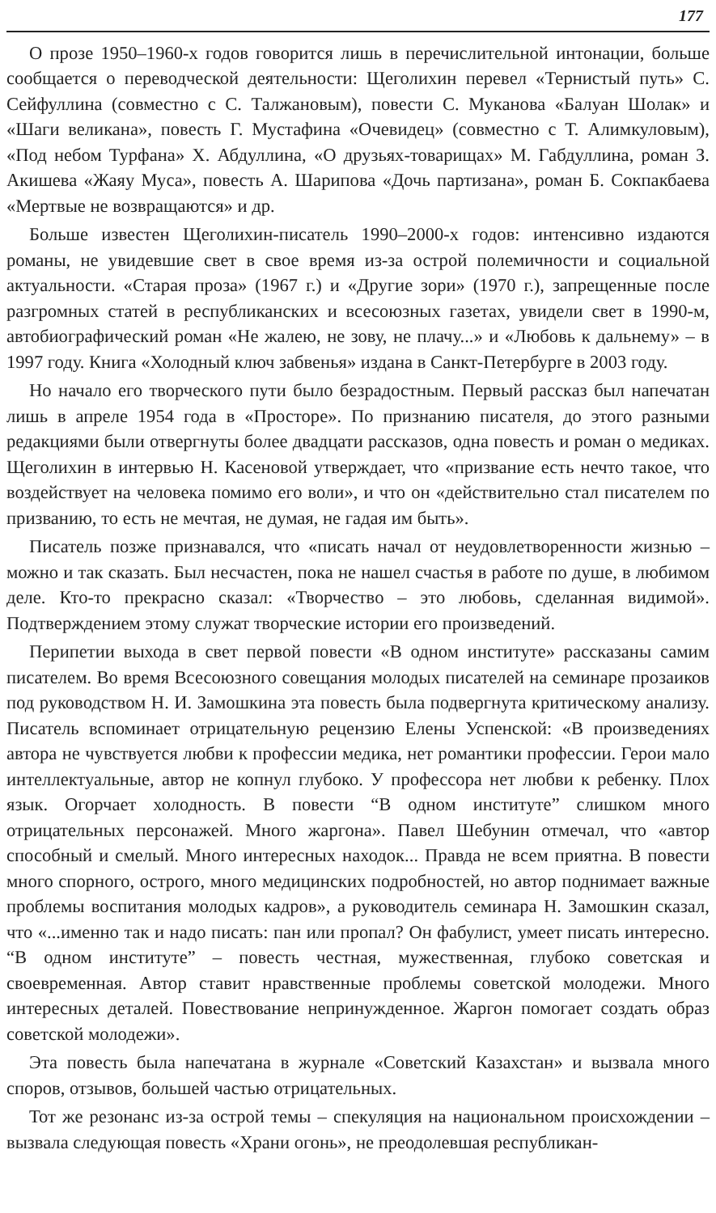177
О прозе 1950–1960-х годов говорится лишь в перечислительной интонации, больше сообщается о переводческой деятельности: Щеголихин перевел «Тернистый путь» С. Сейфуллина (совместно с С. Талжановым), повести С. Муканова «Балуан Шолак» и «Шаги великана», повесть Г. Мустафина «Очевидец» (совместно с Т. Алимкуловым), «Под небом Турфана» Х. Абдуллина, «О друзьях-товарищах» М. Габдуллина, роман З. Акишева «Жаяу Муса», повесть А. Шарипова «Дочь партизана», роман Б. Сокпакбаева «Мертвые не возвращаются» и др.
Больше известен Щеголихин-писатель 1990–2000-х годов: интенсивно издаются романы, не увидевшие свет в свое время из-за острой полемичности и социальной актуальности. «Старая проза» (1967 г.) и «Другие зори» (1970 г.), запрещенные после разгромных статей в республиканских и всесоюзных газетах, увидели свет в 1990-м, автобиографический роман «Не жалею, не зову, не плачу...» и «Любовь к дальнему» – в 1997 году. Книга «Холодный ключ забвенья» издана в Санкт-Петербурге в 2003 году.
Но начало его творческого пути было безрадостным. Первый рассказ был напечатан лишь в апреле 1954 года в «Просторе». По признанию писателя, до этого разными редакциями были отвергнуты более двадцати рассказов, одна повесть и роман о медиках. Щеголихин в интервью Н. Касеновой утверждает, что «призвание есть нечто такое, что воздействует на человека помимо его воли», и что он «действительно стал писателем по призванию, то есть не мечтая, не думая, не гадая им быть».
Писатель позже признавался, что «писать начал от неудовлетворенности жизнью – можно и так сказать. Был несчастен, пока не нашел счастья в работе по душе, в любимом деле. Кто-то прекрасно сказал: «Творчество – это любовь, сделанная видимой». Подтверждением этому служат творческие истории его произведений.
Перипетии выхода в свет первой повести «В одном институте» рассказаны самим писателем. Во время Всесоюзного совещания молодых писателей на семинаре прозаиков под руководством Н. И. Замошкина эта повесть была подвергнута критическому анализу. Писатель вспоминает отрицательную рецензию Елены Успенской: «В произведениях автора не чувствуется любви к профессии медика, нет романтики профессии. Герои мало интеллектуальные, автор не копнул глубоко. У профессора нет любви к ребенку. Плох язык. Огорчает холодность. В повести “В одном институте” слишком много отрицательных персонажей. Много жаргона». Павел Шебунин отмечал, что «автор способный и смелый. Много интересных находок... Правда не всем приятна. В повести много спорного, острого, много медицинских подробностей, но автор поднимает важные проблемы воспитания молодых кадров», а руководитель семинара Н. Замошкин сказал, что «...именно так и надо писать: пан или пропал? Он фабулист, умеет писать интересно. “В одном институте” – повесть честная, мужественная, глубоко советская и своевременная. Автор ставит нравственные проблемы советской молодежи. Много интересных деталей. Повествование непринужденное. Жаргон помогает создать образ советской молодежи».
Эта повесть была напечатана в журнале «Советский Казахстан» и вызвала много споров, отзывов, большей частью отрицательных.
Тот же резонанс из-за острой темы – спекуляция на национальном происхождении – вызвала следующая повесть «Храни огонь», не преодолевшая республикан-